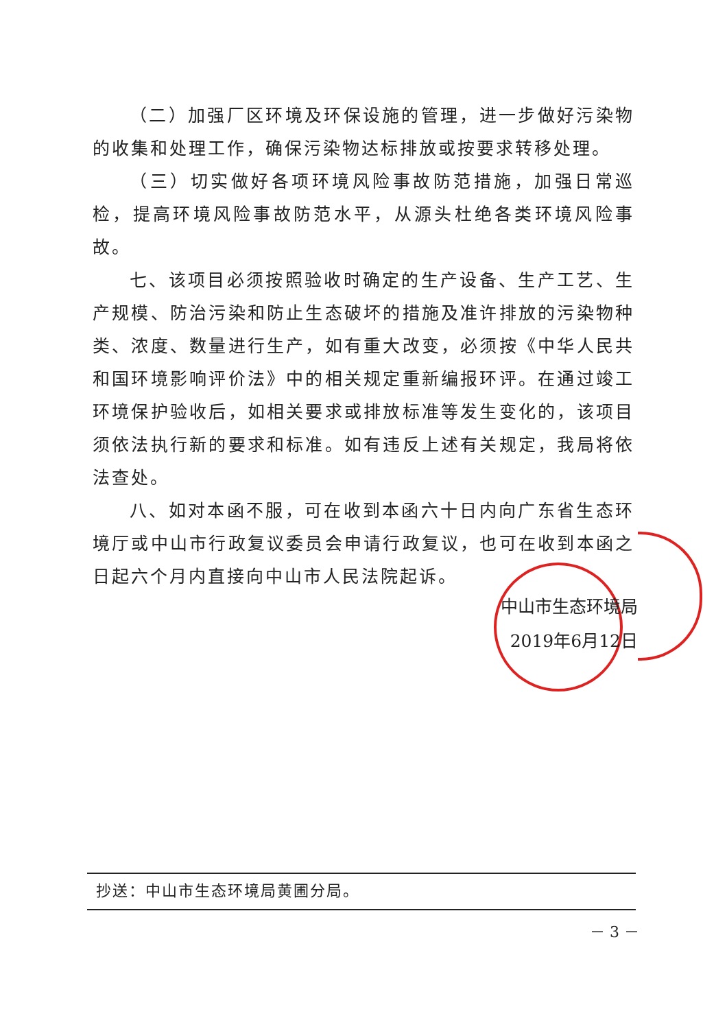（二）加强厂区环境及环保设施的管理，进一步做好污染物的收集和处理工作，确保污染物达标排放或按要求转移处理。
（三）切实做好各项环境风险事故防范措施，加强日常巡检，提高环境风险事故防范水平，从源头杜绝各类环境风险事故。
七、该项目必须按照验收时确定的生产设备、生产工艺、生产规模、防治污染和防止生态破坏的措施及准许排放的污染物种类、浓度、数量进行生产，如有重大改变，必须按《中华人民共和国环境影响评价法》中的相关规定重新编报环评。在通过竣工环境保护验收后，如相关要求或排放标准等发生变化的，该项目须依法执行新的要求和标准。如有违反上述有关规定，我局将依法查处。
八、如对本函不服，可在收到本函六十日内向广东省生态环境厅或中山市行政复议委员会申请行政复议，也可在收到本函之日起六个月内直接向中山市人民法院起诉。
中山市生态环境局
2019年6月12日
抄送：中山市生态环境局黄圃分局。
－ 3 －